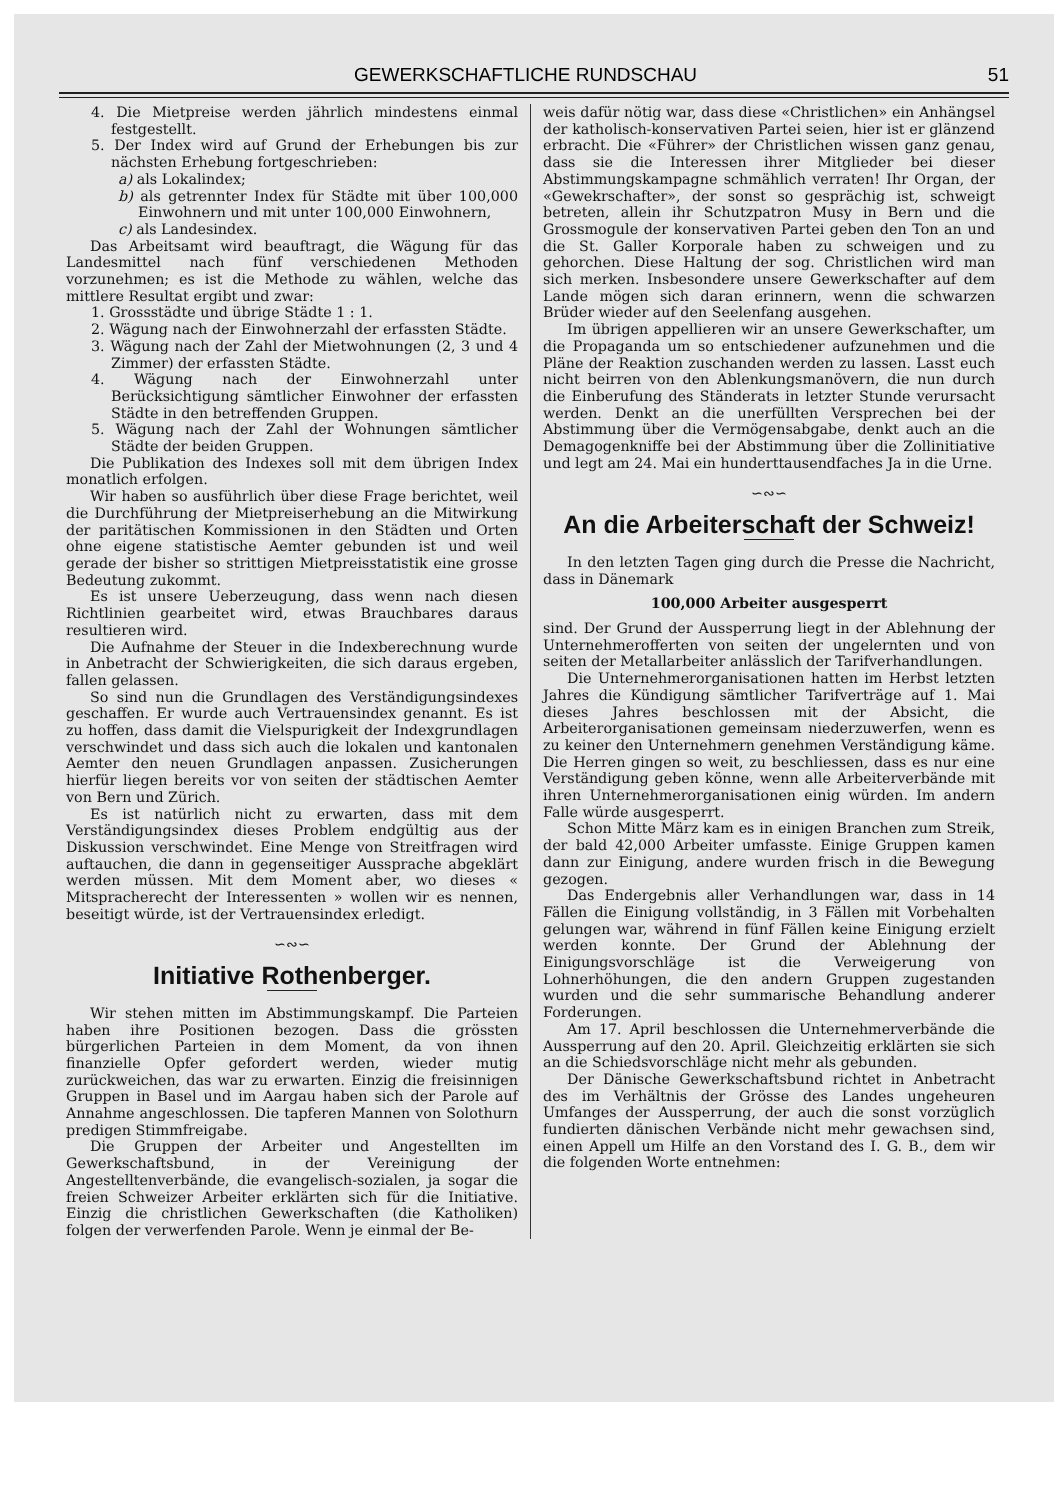GEWERKSCHAFTLICHE RUNDSCHAU 51
4. Die Mietpreise werden jährlich mindestens einmal festgestellt.
5. Der Index wird auf Grund der Erhebungen bis zur nächsten Erhebung fortgeschrieben:
a) als Lokalindex;
b) als getrennter Index für Städte mit über 100,000 Einwohnern und mit unter 100,000 Einwohnern,
c) als Landesindex.
Das Arbeitsamt wird beauftragt, die Wägung für das Landesmittel nach fünf verschiedenen Methoden vorzunehmen; es ist die Methode zu wählen, welche das mittlere Resultat ergibt und zwar:
1. Grossstädte und übrige Städte 1 : 1.
2. Wägung nach der Einwohnerzahl der erfassten Städte.
3. Wägung nach der Zahl der Mietwohnungen (2, 3 und 4 Zimmer) der erfassten Städte.
4. Wägung nach der Einwohnerzahl unter Berücksichtigung sämtlicher Einwohner der erfassten Städte in den betreffenden Gruppen.
5. Wägung nach der Zahl der Wohnungen sämtlicher Städte der beiden Gruppen.
Die Publikation des Indexes soll mit dem übrigen Index monatlich erfolgen.
Wir haben so ausführlich über diese Frage berichtet, weil die Durchführung der Mietpreiserhebung an die Mitwirkung der paritätischen Kommissionen in den Städten und Orten ohne eigene statistische Aemter gebunden ist und weil gerade der bisher so strittigen Mietpreisstatistik eine grosse Bedeutung zukommt.
Es ist unsere Ueberzeugung, dass wenn nach diesen Richtlinien gearbeitet wird, etwas Brauchbares daraus resultieren wird.
Die Aufnahme der Steuer in die Indexberechnung wurde in Anbetracht der Schwierigkeiten, die sich daraus ergeben, fallen gelassen.
So sind nun die Grundlagen des Verständigungsindexes geschaffen. Er wurde auch Vertrauensindex genannt. Es ist zu hoffen, dass damit die Vielspurigkeit der Indexgrundlagen verschwindet und dass sich auch die lokalen und kantonalen Aemter den neuen Grundlagen anpassen. Zusicherungen hierfür liegen bereits vor von seiten der städtischen Aemter von Bern und Zürich.
Es ist natürlich nicht zu erwarten, dass mit dem Verständigungsindex dieses Problem endgültig aus der Diskussion verschwindet. Eine Menge von Streitfragen wird auftauchen, die dann in gegenseitiger Aussprache abgeklärt werden müssen. Mit dem Moment aber, wo dieses « Mitspracherecht der Interessenten » wollen wir es nennen, beseitigt würde, ist der Vertrauensindex erledigt.
∽∾∽
Initiative Rothenberger.
Wir stehen mitten im Abstimmungskampf. Die Parteien haben ihre Positionen bezogen. Dass die grössten bürgerlichen Parteien in dem Moment, da von ihnen finanzielle Opfer gefordert werden, wieder mutig zurückweichen, das war zu erwarten. Einzig die freisinnigen Gruppen in Basel und im Aargau haben sich der Parole auf Annahme angeschlossen. Die tapferen Mannen von Solothurn predigen Stimmfreigabe.
Die Gruppen der Arbeiter und Angestellten im Gewerkschaftsbund, in der Vereinigung der Angestelltenverbände, die evangelisch-sozialen, ja sogar die freien Schweizer Arbeiter erklärten sich für die Initiative. Einzig die christlichen Gewerkschaften (die Katholiken) folgen der verwerfenden Parole. Wenn je einmal der Be-
weis dafür nötig war, dass diese «Christlichen» ein Anhängsel der katholisch-konservativen Partei seien, hier ist er glänzend erbracht. Die «Führer» der Christlichen wissen ganz genau, dass sie die Interessen ihrer Mitglieder bei dieser Abstimmungskampagne schmählich verraten! Ihr Organ, der «Gewekrschafter», der sonst so gesprächig ist, schweigt betreten, allein ihr Schutzpatron Musy in Bern und die Grossmogule der konservativen Partei geben den Ton an und die St. Galler Korporale haben zu schweigen und zu gehorchen. Diese Haltung der sog. Christlichen wird man sich merken. Insbesondere unsere Gewerkschafter auf dem Lande mögen sich daran erinnern, wenn die schwarzen Brüder wieder auf den Seelenfang ausgehen.
Im übrigen appellieren wir an unsere Gewerkschafter, um die Propaganda um so entschiedener aufzunehmen und die Pläne der Reaktion zuschanden werden zu lassen. Lasst euch nicht beirren von den Ablenkungsmanövern, die nun durch die Einberufung des Ständerats in letzter Stunde verursacht werden. Denkt an die unerfüllten Versprechen bei der Abstimmung über die Vermögensabgabe, denkt auch an die Demagogenkniffe bei der Abstimmung über die Zollinitiative und legt am 24. Mai ein hunderttausendfaches Ja in die Urne.
∽∾∽
An die Arbeiterschaft der Schweiz!
In den letzten Tagen ging durch die Presse die Nachricht, dass in Dänemark
100,000 Arbeiter ausgesperrt
sind. Der Grund der Aussperrung liegt in der Ablehnung der Unternehmerofferten von seiten der ungelernten und von seiten der Metallarbeiter anlässlich der Tarifverhandlungen.
Die Unternehmerorganisationen hatten im Herbst letzten Jahres die Kündigung sämtlicher Tarifverträge auf 1. Mai dieses Jahres beschlossen mit der Absicht, die Arbeiterorganisationen gemeinsam niederzuwerfen, wenn es zu keiner den Unternehmern genehmen Verständigung käme. Die Herren gingen so weit, zu beschliessen, dass es nur eine Verständigung geben könne, wenn alle Arbeiterverbände mit ihren Unternehmerorganisationen einig würden. Im andern Falle würde ausgesperrt.
Schon Mitte März kam es in einigen Branchen zum Streik, der bald 42,000 Arbeiter umfasste. Einige Gruppen kamen dann zur Einigung, andere wurden frisch in die Bewegung gezogen.
Das Endergebnis aller Verhandlungen war, dass in 14 Fällen die Einigung vollständig, in 3 Fällen mit Vorbehalten gelungen war, während in fünf Fällen keine Einigung erzielt werden konnte. Der Grund der Ablehnung der Einigungsvorschläge ist die Verweigerung von Lohnerhöhungen, die den andern Gruppen zugestanden wurden und die sehr summarische Behandlung anderer Forderungen.
Am 17. April beschlossen die Unternehmerverbände die Aussperrung auf den 20. April. Gleichzeitig erklärten sie sich an die Schiedsvorschläge nicht mehr als gebunden.
Der Dänische Gewerkschaftsbund richtet in Anbetracht des im Verhältnis der Grösse des Landes ungeheuren Umfanges der Aussperrung, der auch die sonst vorzüglich fundierten dänischen Verbände nicht mehr gewachsen sind, einen Appell um Hilfe an den Vorstand des I. G. B., dem wir die folgenden Worte entnehmen: